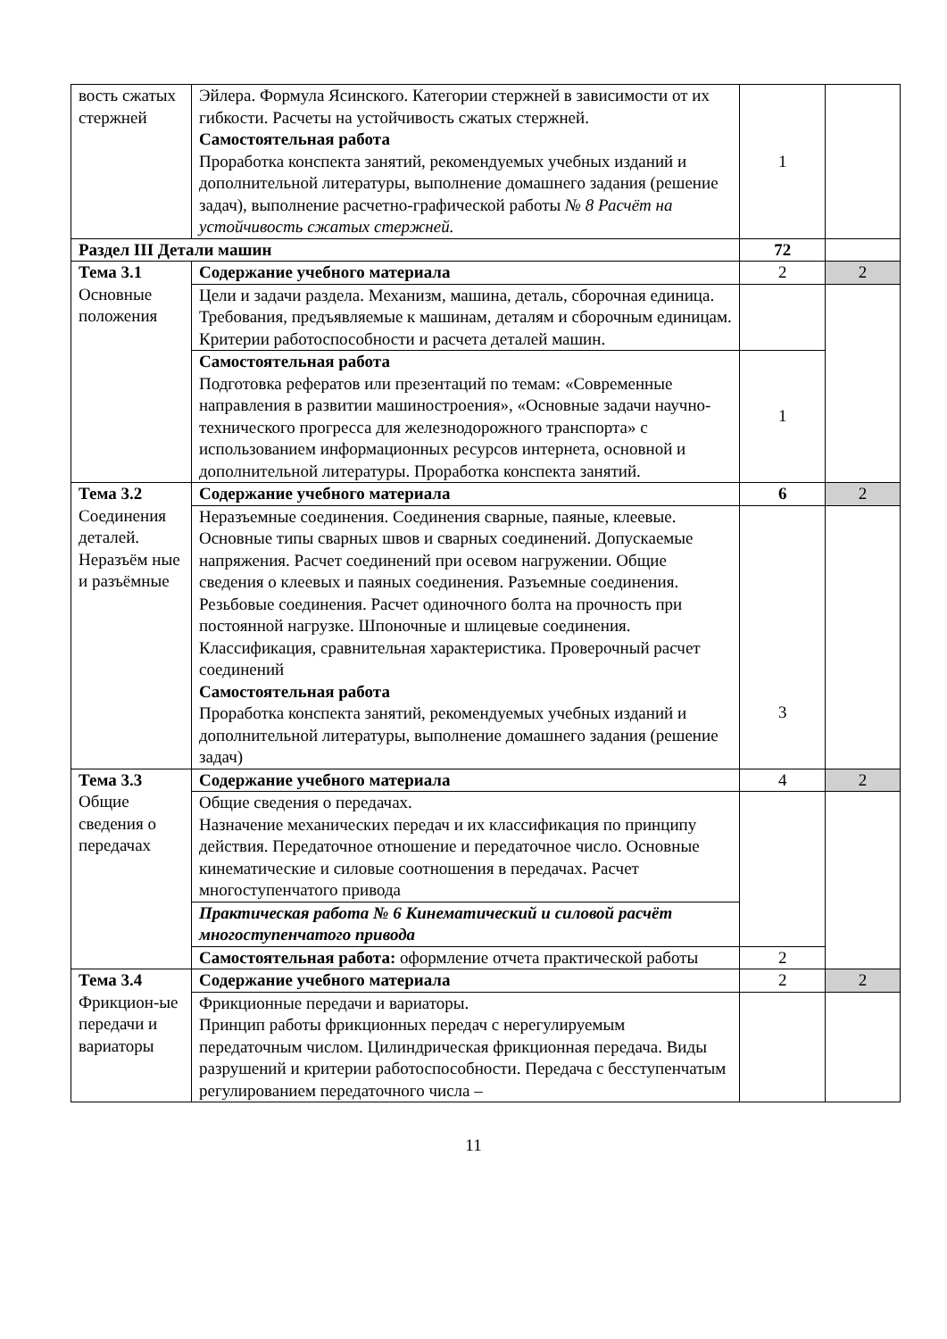| вость сжатых стержней | Эйлера. Формула Ясинского. Категории стержней в зависимости от их гибкости. Расчеты на устойчивость сжатых стержней. Самостоятельная работа Проработка конспекта занятий, рекомендуемых учебных изданий и дополнительной литературы, выполнение домашнего задания (решение задач), выполнение расчетно-графической работы № 8 Расчёт на устойчивость сжатых стержней. | 1 | |
| Раздел III Детали машин | | 72 | |
| Тема 3.1 Основные положения | Содержание учебного материала | 2 | 2 |
| | Цели и задачи раздела. Механизм, машина, деталь, сборочная единица. Требования, предъявляемые к машинам, деталям и сборочным единицам. Критерии работоспособности и расчета деталей машин. | | |
| | Самостоятельная работа Подготовка рефератов или презентаций по темам: «Современные направления в развитии машиностроения», «Основные задачи научно-технического прогресса для железнодорожного транспорта» с использованием информационных ресурсов интернета, основной и дополнительной литературы. Проработка конспекта занятий. | 1 | |
| Тема 3.2 Соединения деталей. Неразъём ные и разъёмные | Содержание учебного материала | 6 | 2 |
| | Неразъемные соединения. Соединения сварные, паяные, клеевые. Основные типы сварных швов и сварных соединений. Допускаемые напряжения. Расчет соединений при осевом нагружении. Общие сведения о клеевых и паяных соединения. Разъемные соединения. Резьбовые соединения. Расчет одиночного болта на прочность при постоянной нагрузке. Шпоночные и шлицевые соединения. Классификация, сравнительная характеристика. Проверочный расчет соединений Самостоятельная работа Проработка конспекта занятий, рекомендуемых учебных изданий и дополнительной литературы, выполнение домашнего задания (решение задач) | 3 | |
| Тема 3.3 Общие сведения о передачах | Содержание учебного материала | 4 | 2 |
| | Общие сведения о передачах. Назначение механических передач и их классификация по принципу действия. Передаточное отношение и передаточное число. Основные кинематические и силовые соотношения в передачах. Расчет многоступенчатого привода | | |
| | Практическая работа № 6 Кинематический и силовой расчёт многоступенчатого привода | | |
| | Самостоятельная работа: оформление отчета практической работы | 2 | |
| Тема 3.4 Фрикцион-ые передачи и вариаторы | Содержание учебного материала | 2 | 2 |
| | Фрикционные передачи и вариаторы. Принцип работы фрикционных передач с нерегулируемым передаточным числом. Цилиндрическая фрикционная передача. Виды разрушений и критерии работоспособности. Передача с бесступенчатым регулированием передаточного числа – | | |
11